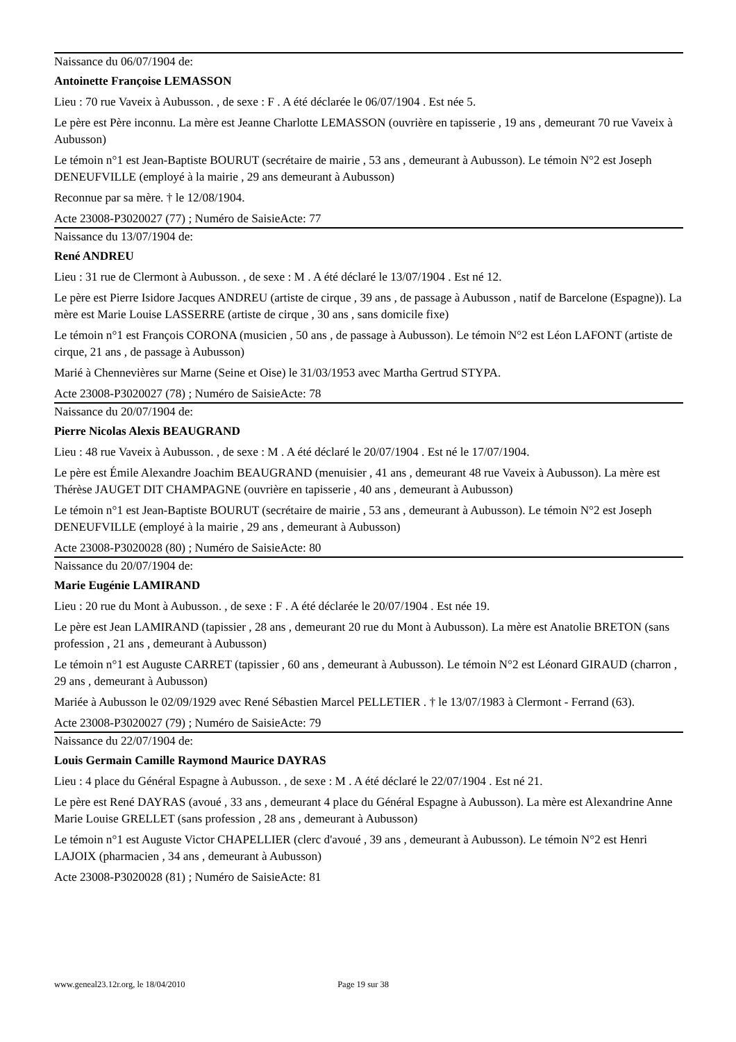Naissance du 06/07/1904 de:
Antoinette Françoise LEMASSON
Lieu : 70 rue Vaveix à Aubusson. , de sexe : F . A été déclarée le 06/07/1904 . Est née 5.
Le père est Père inconnu. La mère est Jeanne Charlotte LEMASSON (ouvrière en tapisserie , 19 ans , demeurant 70 rue Vaveix à Aubusson)
Le témoin n°1 est Jean-Baptiste BOURUT (secrétaire de mairie , 53 ans , demeurant à Aubusson). Le témoin N°2 est Joseph DENEUFVILLE (employé à la mairie , 29 ans demeurant à Aubusson)
Reconnue par sa mère. † le 12/08/1904.
Acte 23008-P3020027 (77) ; Numéro de SaisieActe: 77
Naissance du 13/07/1904 de:
René ANDREU
Lieu : 31 rue de Clermont à Aubusson. , de sexe : M . A été déclaré le 13/07/1904 . Est né 12.
Le père est Pierre Isidore Jacques ANDREU (artiste de cirque , 39 ans , de passage à Aubusson , natif de Barcelone (Espagne)). La mère est Marie Louise LASSERRE (artiste de cirque , 30 ans , sans domicile fixe)
Le témoin n°1 est François CORONA (musicien , 50 ans , de passage à Aubusson). Le témoin N°2 est Léon LAFONT (artiste de cirque, 21 ans , de passage à Aubusson)
Marié à Chennevières sur Marne (Seine et Oise) le 31/03/1953 avec Martha Gertrud STYPA.
Acte 23008-P3020027 (78) ; Numéro de SaisieActe: 78
Naissance du 20/07/1904 de:
Pierre Nicolas Alexis BEAUGRAND
Lieu : 48 rue Vaveix à Aubusson. , de sexe : M . A été déclaré le 20/07/1904 . Est né le 17/07/1904.
Le père est Émile Alexandre Joachim BEAUGRAND (menuisier , 41 ans , demeurant 48 rue Vaveix à Aubusson). La mère est Thérèse JAUGET DIT CHAMPAGNE (ouvrière en tapisserie , 40 ans , demeurant à Aubusson)
Le témoin n°1 est Jean-Baptiste BOURUT (secrétaire de mairie , 53 ans , demeurant à Aubusson). Le témoin N°2 est Joseph DENEUFVILLE (employé à la mairie , 29 ans , demeurant à Aubusson)
Acte 23008-P3020028 (80) ; Numéro de SaisieActe: 80
Naissance du 20/07/1904 de:
Marie Eugénie LAMIRAND
Lieu : 20 rue du Mont à Aubusson. , de sexe : F . A été déclarée le 20/07/1904 . Est née 19.
Le père est Jean LAMIRAND (tapissier , 28 ans , demeurant 20 rue du Mont à Aubusson). La mère est Anatolie BRETON (sans profession , 21 ans , demeurant à Aubusson)
Le témoin n°1 est Auguste CARRET (tapissier , 60 ans , demeurant à Aubusson). Le témoin N°2 est Léonard GIRAUD (charron , 29 ans , demeurant à Aubusson)
Mariée à Aubusson le 02/09/1929 avec René Sébastien Marcel PELLETIER . † le 13/07/1983 à Clermont - Ferrand (63).
Acte 23008-P3020027 (79) ; Numéro de SaisieActe: 79
Naissance du 22/07/1904 de:
Louis Germain Camille Raymond Maurice DAYRAS
Lieu : 4 place du Général Espagne à Aubusson. , de sexe : M . A été déclaré le 22/07/1904 . Est né 21.
Le père est René DAYRAS (avoué , 33 ans , demeurant 4 place du Général Espagne à Aubusson). La mère est Alexandrine Anne Marie Louise GRELLET (sans profession , 28 ans , demeurant à Aubusson)
Le témoin n°1 est Auguste Victor CHAPELLIER (clerc d'avoué , 39 ans , demeurant à Aubusson). Le témoin N°2 est Henri LAJOIX (pharmacien , 34 ans , demeurant à Aubusson)
Acte 23008-P3020028 (81) ; Numéro de SaisieActe: 81
www.geneal23.12r.org, le 18/04/2010 Page 19 sur 38